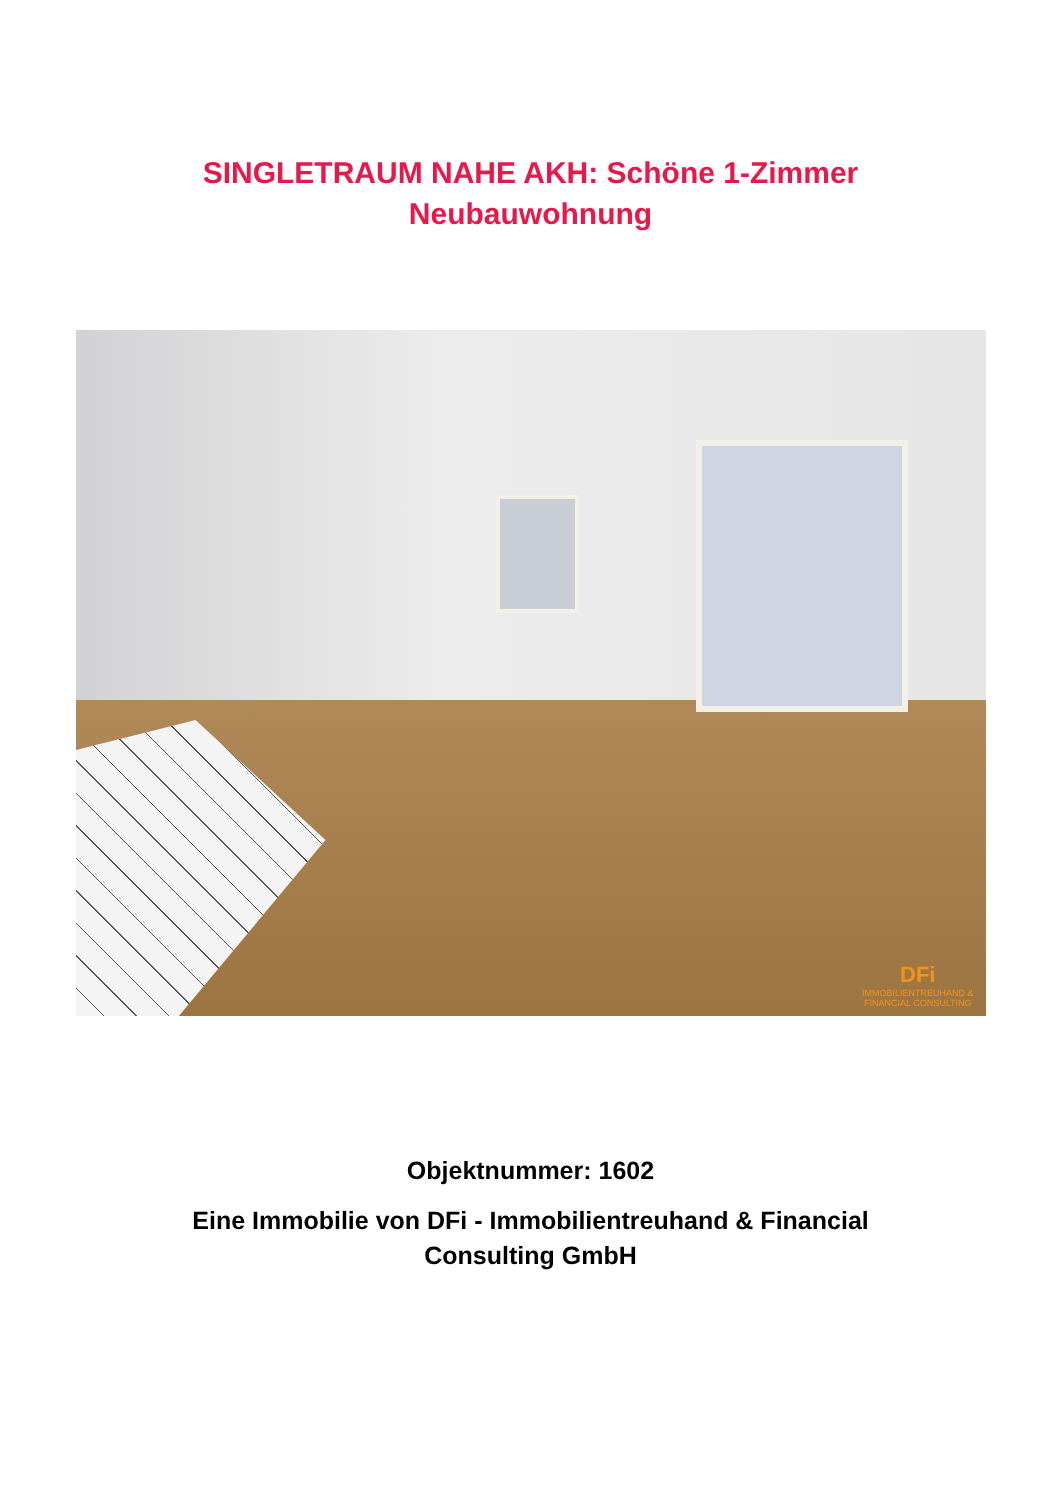SINGLETRAUM NAHE AKH: Schöne 1-Zimmer
Neubauwohnung
DFi
IMMOBILIENTREUHAND &
FINANCIAL CONSULTING
Objektnummer: 1602
Eine Immobilie von DFi - Immobilientreuhand & Financial
Consulting GmbH